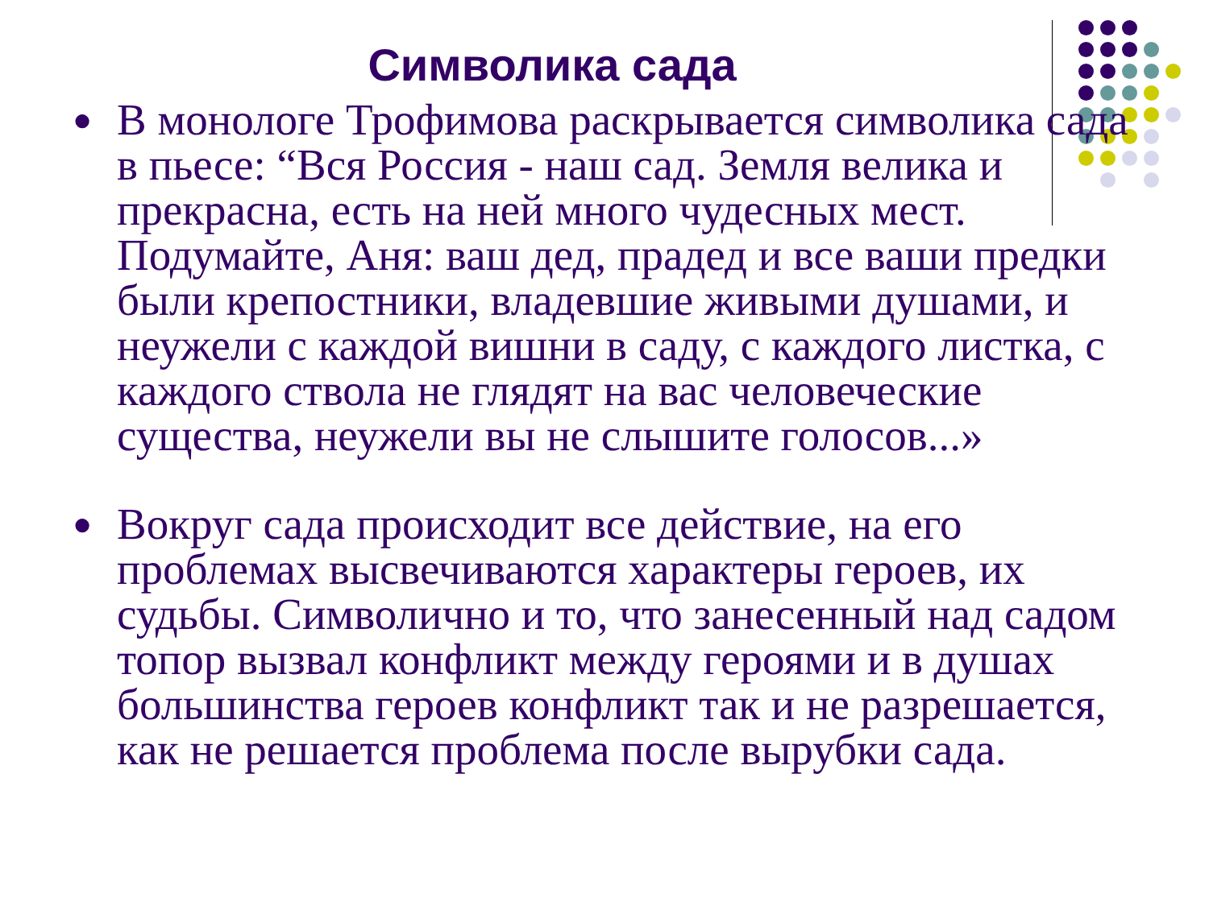Символика сада
● В монологе Трофимова раскрывается символика сада в пьесе: “Вся Россия - наш сад. Земля велика и прекрасна, есть на ней много чудесных мест. Подумайте, Аня: ваш дед, прадед и все ваши предки были крепостники, владевшие живыми душами, и неужели с каждой вишни в саду, с каждого листка, с каждого ствола не глядят на вас человеческие существа, неужели вы не слышите голосов...»
● Вокруг сада происходит все действие, на его проблемах высвечиваются характеры героев, их судьбы. Символично и то, что занесенный над садом топор вызвал конфликт между героями и в душах большинства героев конфликт так и не разрешается, как не решается проблема после вырубки сада.